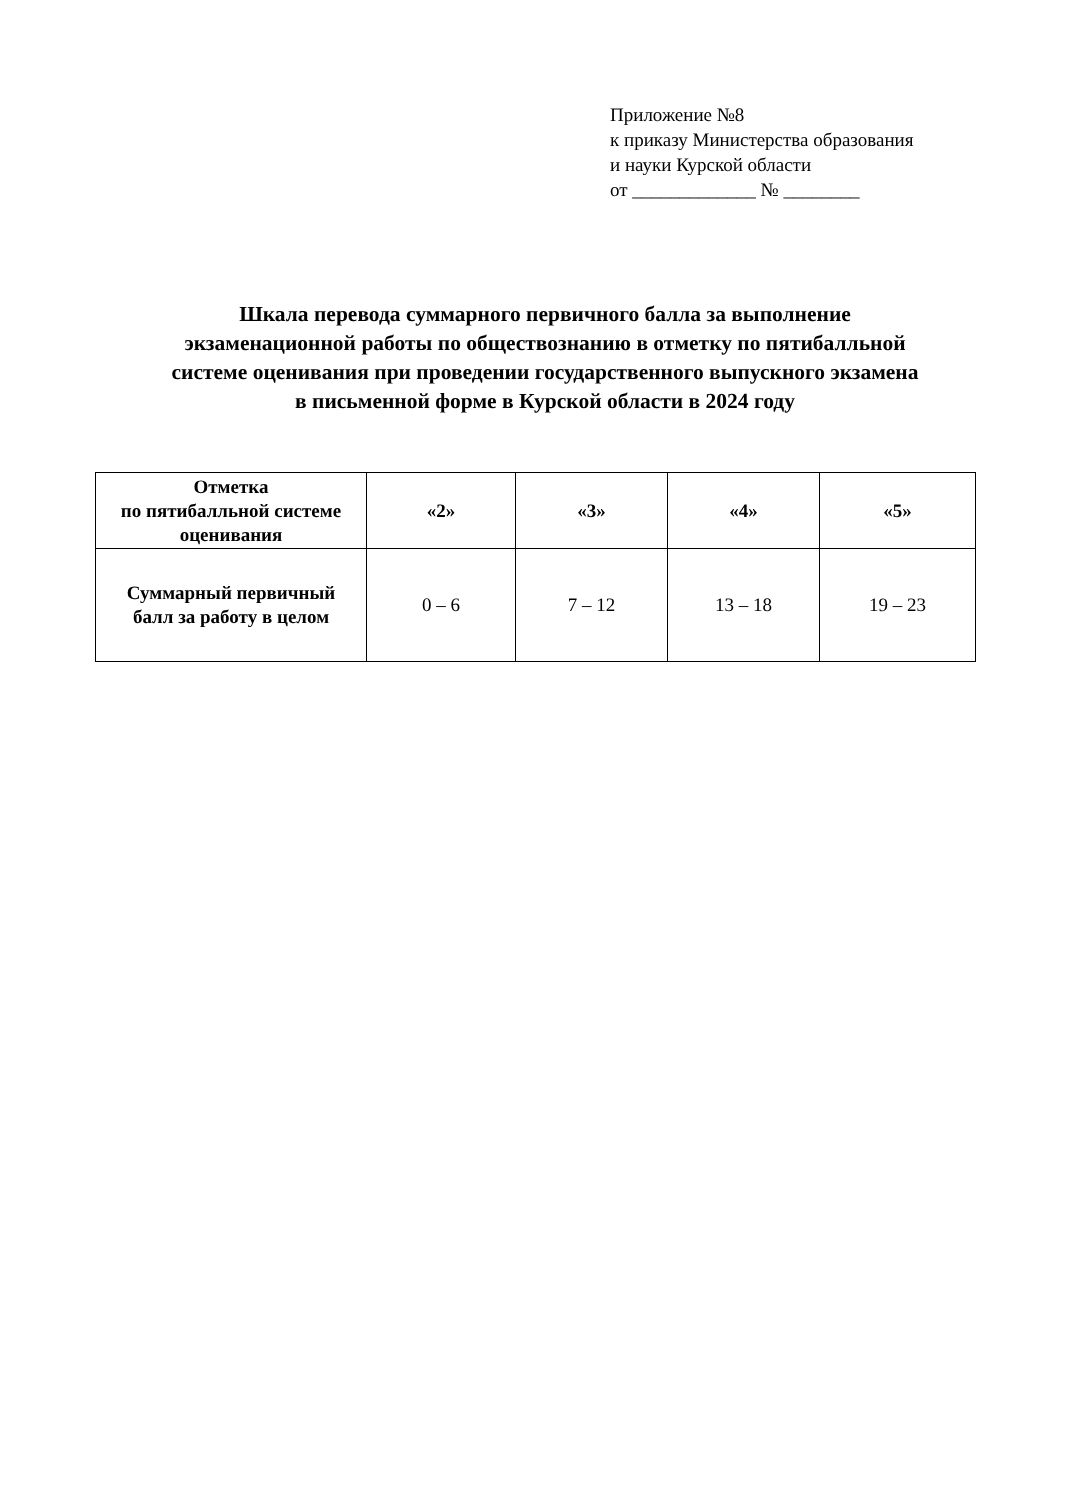Приложение №8
к приказу Министерства образования
и науки Курской области
от _____________ № ________
Шкала перевода суммарного первичного балла за выполнение
экзаменационной работы по обществознанию в отметку по пятибалльной
системе оценивания при проведении государственного выпускного экзамена
в письменной форме в Курской области в 2024 году
| Отметка по пятибалльной системе оценивания | «2» | «3» | «4» | «5» |
| --- | --- | --- | --- | --- |
| Суммарный первичный балл за работу в целом | 0 – 6 | 7 – 12 | 13 – 18 | 19 – 23 |